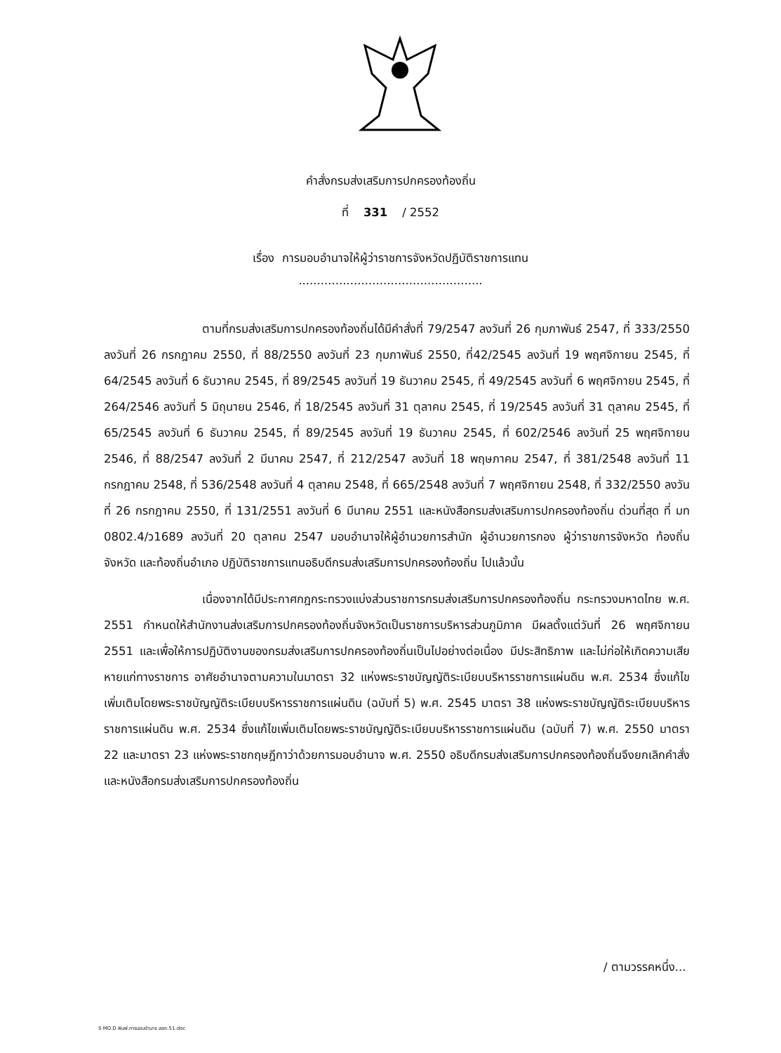คำสั่งกรมส่งเสริมการปกครองท้องถิ่น
ที่ 331 / 2552
เรื่อง การมอบอำนาจให้ผู้ว่าราชการจังหวัดปฏิบัติราชการแทน
..................................................
ตามที่กรมส่งเสริมการปกครองท้องถิ่นได้มีคำสั่งที่ 79/2547 ลงวันที่ 26 กุมภาพันธ์ 2547, ที่ 333/2550 ลงวันที่ 26 กรกฎาคม 2550, ที่ 88/2550 ลงวันที่ 23 กุมภาพันธ์ 2550, ที่42/2545 ลงวันที่ 19 พฤศจิกายน 2545, ที่ 64/2545 ลงวันที่ 6 ธันวาคม 2545, ที่ 89/2545 ลงวันที่ 19 ธันวาคม 2545, ที่ 49/2545 ลงวันที่ 6 พฤศจิกายน 2545, ที่ 264/2546 ลงวันที่ 5 มิถุนายน 2546, ที่ 18/2545 ลงวันที่ 31 ตุลาคม 2545, ที่ 19/2545 ลงวันที่ 31 ตุลาคม 2545, ที่ 65/2545 ลงวันที่ 6 ธันวาคม 2545, ที่ 89/2545 ลงวันที่ 19 ธันวาคม 2545, ที่ 602/2546 ลงวันที่ 25 พฤศจิกายน 2546, ที่ 88/2547 ลงวันที่ 2 มีนาคม 2547, ที่ 212/2547 ลงวันที่ 18 พฤษภาคม 2547, ที่ 381/2548 ลงวันที่ 11 กรกฎาคม 2548, ที่ 536/2548 ลงวันที่ 4 ตุลาคม 2548, ที่ 665/2548 ลงวันที่ 7 พฤศจิกายน 2548, ที่ 332/2550 ลงวันที่ 26 กรกฎาคม 2550, ที่ 131/2551 ลงวันที่ 6 มีนาคม 2551 และหนังสือกรมส่งเสริมการปกครองท้องถิ่น ด่วนที่สุด ที่ มท 0802.4/ว1689 ลงวันที่ 20 ตุลาคม 2547 มอบอำนาจให้ผู้อำนวยการสำนัก ผู้อำนวยการกอง ผู้ว่าราชการจังหวัด ท้องถิ่นจังหวัด และท้องถิ่นอำเภอ ปฏิบัติราชการแทนอธิบดีกรมส่งเสริมการปกครองท้องถิ่น ไปแล้วนั้น
เนื่องจากได้มีประกาศกฎกระทรวงแบ่งส่วนราชการกรมส่งเสริมการปกครองท้องถิ่น กระทรวงมหาดไทย พ.ศ. 2551 กำหนดให้สำนักงานส่งเสริมการปกครองท้องถิ่นจังหวัดเป็นราชการบริหารส่วนภูมิภาค มีผลตั้งแต่วันที่ 26 พฤศจิกายน 2551 และเพื่อให้การปฏิบัติงานของกรมส่งเสริมการปกครองท้องถิ่นเป็นไปอย่างต่อเนื่อง มีประสิทธิภาพ และไม่ก่อให้เกิดความเสียหายแก่ทางราชการ อาศัยอำนาจตามความในมาตรา 32 แห่งพระราชบัญญัติระเบียบบริหารราชการแผ่นดิน พ.ศ. 2534 ซึ่งแก้ไขเพิ่มเติมโดยพระราชบัญญัติระเบียบบริหารราชการแผ่นดิน (ฉบับที่ 5) พ.ศ. 2545 มาตรา 38 แห่งพระราชบัญญัติระเบียบบริหารราชการแผ่นดิน พ.ศ. 2534 ซึ่งแก้ไขเพิ่มเติมโดยพระราชบัญญัติระเบียบบริหารราชการแผ่นดิน (ฉบับที่ 7) พ.ศ. 2550 มาตรา 22 และมาตรา 23 แห่งพระราชกฤษฎีกาว่าด้วยการมอบอำนาจ พ.ศ. 2550 อธิบดีกรมส่งเสริมการปกครองท้องถิ่นจึงยกเลิกคำสั่ง และหนังสือกรมส่งเสริมการปกครองท้องถิ่น
/ ตามวรรคหนึ่ง...
S MD.D พิมพ์.การมอบอำนาจ สสถ.51.doc